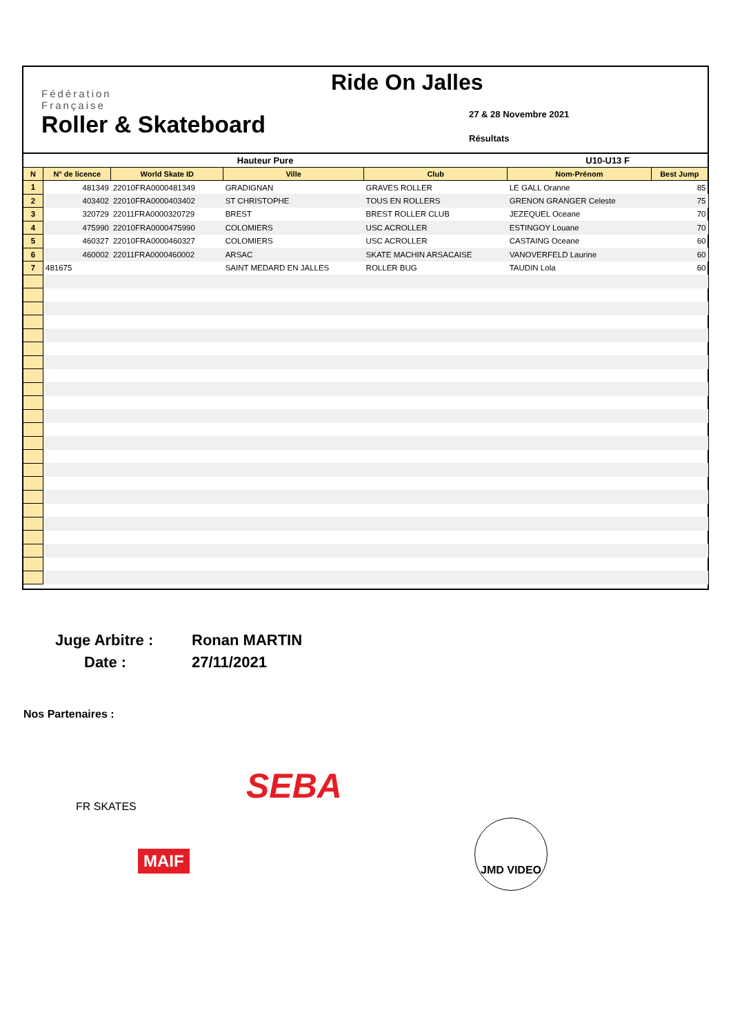Fédération
Française
Roller & Skateboard
Ride On Jalles
27 & 28 Novembre 2021
Résultats
| Hauteur Pure | | | | | U10-U13 F | |
| --- | --- | --- | --- | --- | --- | --- |
| N | N° de licence | World Skate ID | Ville | Club | Nom-Prénom | Best Jump |
| 1 | 481349 | 22010FRA0000481349 | GRADIGNAN | GRAVES ROLLER | LE GALL Oranne | 85 |
| 2 | 403402 | 22010FRA0000403402 | ST CHRISTOPHE | TOUS EN ROLLERS | GRENON GRANGER Celeste | 75 |
| 3 | 320729 | 22011FRA0000320729 | BREST | BREST ROLLER CLUB | JEZEQUEL Oceane | 70 |
| 4 | 475990 | 22010FRA0000475990 | COLOMIERS | USC ACROLLER | ESTINGOY Louane | 70 |
| 5 | 460327 | 22010FRA0000460327 | COLOMIERS | USC ACROLLER | CASTAING Oceane | 60 |
| 6 | 460002 | 22011FRA0000460002 | ARSAC | SKATE MACHIN ARSACAISE | VANOVERFELD Laurine | 60 |
| 7 | 481675 | | SAINT MEDARD EN JALLES | ROLLER BUG | TAUDIN Lola | 60 |
Juge Arbitre :
Ronan MARTIN
Date :
27/11/2021
Nos Partenaires :
FR SKATES SEBA
MAIF
JMD VIDEO